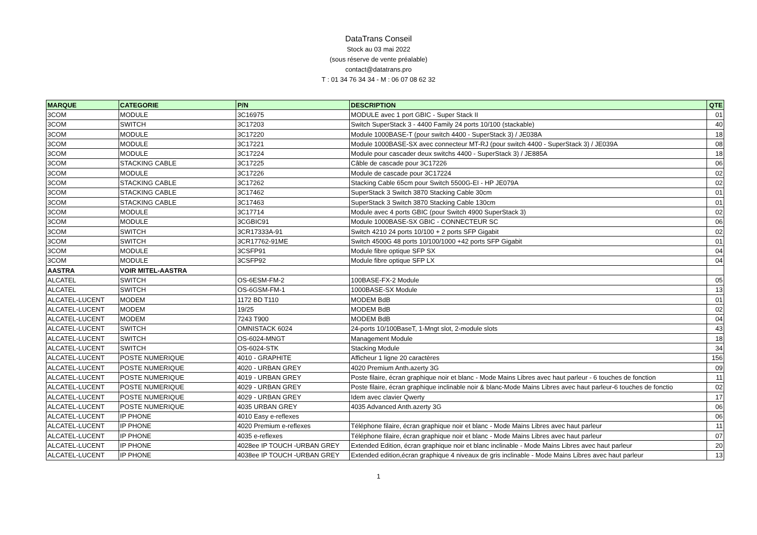DataTrans Conseil
Stock au 03 mai 2022
(sous réserve de vente préalable)
contact@datatrans.pro
T : 01 34 76 34 34 - M : 06 07 08 62 32
| MARQUE | CATEGORIE | P/N | DESCRIPTION | QTE |
| --- | --- | --- | --- | --- |
| 3COM | MODULE | 3C16975 | MODULE avec 1 port GBIC - Super Stack II | 01 |
| 3COM | SWITCH | 3C17203 | Switch SuperStack 3 - 4400 Family 24 ports 10/100 (stackable) | 40 |
| 3COM | MODULE | 3C17220 | Module 1000BASE-T (pour switch 4400 - SuperStack 3) / JE038A | 18 |
| 3COM | MODULE | 3C17221 | Module 1000BASE-SX avec connecteur MT-RJ (pour switch 4400 - SuperStack 3) / JE039A | 08 |
| 3COM | MODULE | 3C17224 | Module pour cascader deux switchs 4400 - SuperStack 3) / JE885A | 18 |
| 3COM | STACKING CABLE | 3C17225 | Câble de cascade pour 3C17226 | 06 |
| 3COM | MODULE | 3C17226 | Module de cascade pour 3C17224 | 02 |
| 3COM | STACKING CABLE | 3C17262 | Stacking Cable 65cm pour Switch 5500G-EI - HP JE079A | 02 |
| 3COM | STACKING CABLE | 3C17462 | SuperStack 3 Switch 3870 Stacking Cable 30cm | 01 |
| 3COM | STACKING CABLE | 3C17463 | SuperStack 3 Switch 3870 Stacking Cable 130cm | 01 |
| 3COM | MODULE | 3C17714 | Module avec 4 ports GBIC (pour Switch 4900 SuperStack 3) | 02 |
| 3COM | MODULE | 3CGBIC91 | Module 1000BASE-SX GBIC - CONNECTEUR SC | 06 |
| 3COM | SWITCH | 3CR17333A-91 | Switch 4210 24 ports 10/100 + 2 ports SFP Gigabit | 02 |
| 3COM | SWITCH | 3CR17762-91ME | Switch 4500G 48 ports 10/100/1000 +42 ports SFP Gigabit | 01 |
| 3COM | MODULE | 3CSFP91 | Module fibre optique SFP SX | 04 |
| 3COM | MODULE | 3CSFP92 | Module fibre optique SFP LX | 04 |
| AASTRA | VOIR MITEL-AASTRA | | | |
| ALCATEL | SWITCH | OS-6ESM-FM-2 | 100BASE-FX-2 Module | 05 |
| ALCATEL | SWITCH | OS-6GSM-FM-1 | 1000BASE-SX Module | 13 |
| ALCATEL-LUCENT | MODEM | 1172 BD T110 | MODEM BdB | 01 |
| ALCATEL-LUCENT | MODEM | 19/25 | MODEM BdB | 02 |
| ALCATEL-LUCENT | MODEM | 7243 T900 | MODEM BdB | 04 |
| ALCATEL-LUCENT | SWITCH | OMNISTACK 6024 | 24-ports 10/100BaseT, 1-Mngt slot, 2-module slots | 43 |
| ALCATEL-LUCENT | SWITCH | OS-6024-MNGT | Management Module | 18 |
| ALCATEL-LUCENT | SWITCH | OS-6024-STK | Stacking Module | 34 |
| ALCATEL-LUCENT | POSTE NUMERIQUE | 4010 - GRAPHITE | Afficheur 1 ligne 20 caractères | 156 |
| ALCATEL-LUCENT | POSTE NUMERIQUE | 4020 - URBAN GREY | 4020 Premium Anth.azerty 3G | 09 |
| ALCATEL-LUCENT | POSTE NUMERIQUE | 4019 - URBAN GREY | Poste filaire, écran graphique noir et blanc - Mode Mains Libres avec haut parleur - 6 touches de fonction | 11 |
| ALCATEL-LUCENT | POSTE NUMERIQUE | 4029 - URBAN GREY | Poste filaire, écran graphique inclinable noir & blanc-Mode Mains Libres avec haut parleur-6 touches de fonctio | 02 |
| ALCATEL-LUCENT | POSTE NUMERIQUE | 4029 - URBAN GREY | Idem avec clavier Qwerty | 17 |
| ALCATEL-LUCENT | POSTE NUMERIQUE | 4035 URBAN GREY | 4035 Advanced Anth.azerty 3G | 06 |
| ALCATEL-LUCENT | IP PHONE | 4010 Easy e-reflexes | | 06 |
| ALCATEL-LUCENT | IP PHONE | 4020 Premium e-reflexes | Téléphone filaire, écran graphique noir et blanc - Mode Mains Libres avec haut parleur | 11 |
| ALCATEL-LUCENT | IP PHONE | 4035 e-reflexes | Téléphone filaire, écran graphique noir et blanc - Mode Mains Libres avec haut parleur | 07 |
| ALCATEL-LUCENT | IP PHONE | 4028ee IP TOUCH -URBAN GREY | Extended Edition, écran graphique noir et blanc inclinable - Mode Mains Libres avec haut parleur | 20 |
| ALCATEL-LUCENT | IP PHONE | 4038ee IP TOUCH -URBAN GREY | Extended edition,écran graphique 4 niveaux de gris inclinable - Mode Mains Libres avec haut parleur | 13 |
1